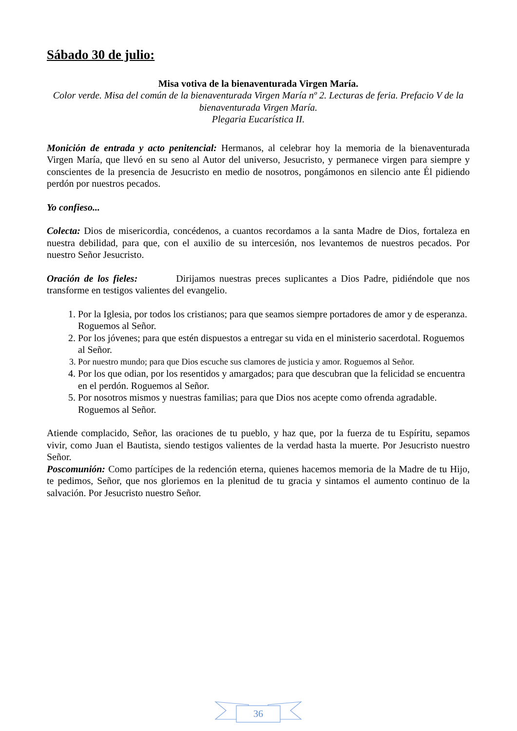Sábado 30 de julio:
Misa votiva de la bienaventurada Virgen María.
Color verde. Misa del común de la bienaventurada Virgen María nº 2. Lecturas de feria. Prefacio V de la bienaventurada Virgen María.
Plegaria Eucarística II.
Monición de entrada y acto penitencial: Hermanos, al celebrar hoy la memoria de la bienaventurada Virgen María, que llevó en su seno al Autor del universo, Jesucristo, y permanece virgen para siempre y conscientes de la presencia de Jesucristo en medio de nosotros, pongámonos en silencio ante Él pidiendo perdón por nuestros pecados.
Yo confieso...
Colecta: Dios de misericordia, concédenos, a cuantos recordamos a la santa Madre de Dios, fortaleza en nuestra debilidad, para que, con el auxilio de su intercesión, nos levantemos de nuestros pecados. Por nuestro Señor Jesucristo.
Oración de los fieles: Dirijamos nuestras preces suplicantes a Dios Padre, pidiéndole que nos transforme en testigos valientes del evangelio.
1. Por la Iglesia, por todos los cristianos; para que seamos siempre portadores de amor y de esperanza. Roguemos al Señor.
2. Por los jóvenes; para que estén dispuestos a entregar su vida en el ministerio sacerdotal. Roguemos al Señor.
3. Por nuestro mundo; para que Dios escuche sus clamores de justicia y amor. Roguemos al Señor.
4. Por los que odian, por los resentidos y amargados; para que descubran que la felicidad se encuentra en el perdón. Roguemos al Señor.
5. Por nosotros mismos y nuestras familias; para que Dios nos acepte como ofrenda agradable. Roguemos al Señor.
Atiende complacido, Señor, las oraciones de tu pueblo, y haz que, por la fuerza de tu Espíritu, sepamos vivir, como Juan el Bautista, siendo testigos valientes de la verdad hasta la muerte. Por Jesucristo nuestro Señor.
Poscomunión: Como partícipes de la redención eterna, quienes hacemos memoria de la Madre de tu Hijo, te pedimos, Señor, que nos gloriemos en la plenitud de tu gracia y sintamos el aumento continuo de la salvación. Por Jesucristo nuestro Señor.
36